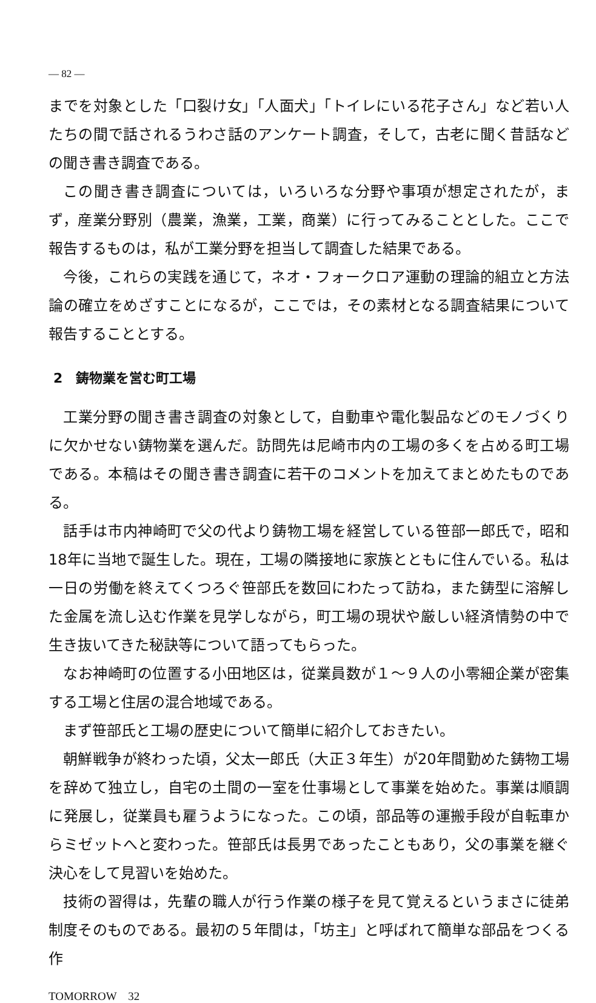— 82 —
までを対象とした「口裂け女」「人面犬」「トイレにいる花子さん」など若い人たちの間で話されるうわさ話のアンケート調査，そして，古老に聞く昔話などの聞き書き調査である。
この聞き書き調査については，いろいろな分野や事項が想定されたが，まず，産業分野別（農業，漁業，工業，商業）に行ってみることとした。ここで報告するものは，私が工業分野を担当して調査した結果である。
今後，これらの実践を通じて，ネオ・フォークロア運動の理論的組立と方法論の確立をめざすことになるが，ここでは，その素材となる調査結果について報告することとする。
2　鋳物業を営む町工場
工業分野の聞き書き調査の対象として，自動車や電化製品などのモノづくりに欠かせない鋳物業を選んだ。訪問先は尼崎市内の工場の多くを占める町工場である。本稿はその聞き書き調査に若干のコメントを加えてまとめたものである。
話手は市内神崎町で父の代より鋳物工場を経営している笹部一郎氏で，昭和18年に当地で誕生した。現在，工場の隣接地に家族とともに住んでいる。私は一日の労働を終えてくつろぐ笹部氏を数回にわたって訪ね，また鋳型に溶解した金属を流し込む作業を見学しながら，町工場の現状や厳しい経済情勢の中で生き抜いてきた秘訣等について語ってもらった。
なお神崎町の位置する小田地区は，従業員数が１～９人の小零細企業が密集する工場と住居の混合地域である。
まず笹部氏と工場の歴史について簡単に紹介しておきたい。
朝鮮戦争が終わった頃，父太一郎氏（大正３年生）が20年間勤めた鋳物工場を辞めて独立し，自宅の土間の一室を仕事場として事業を始めた。事業は順調に発展し，従業員も雇うようになった。この頃，部品等の運搬手段が自転車からミゼットへと変わった。笹部氏は長男であったこともあり，父の事業を継ぐ決心をして見習いを始めた。
技術の習得は，先輩の職人が行う作業の様子を見て覚えるというまさに徒弟制度そのものである。最初の５年間は，「坊主」と呼ばれて簡単な部品をつくる作
TOMORROW　32